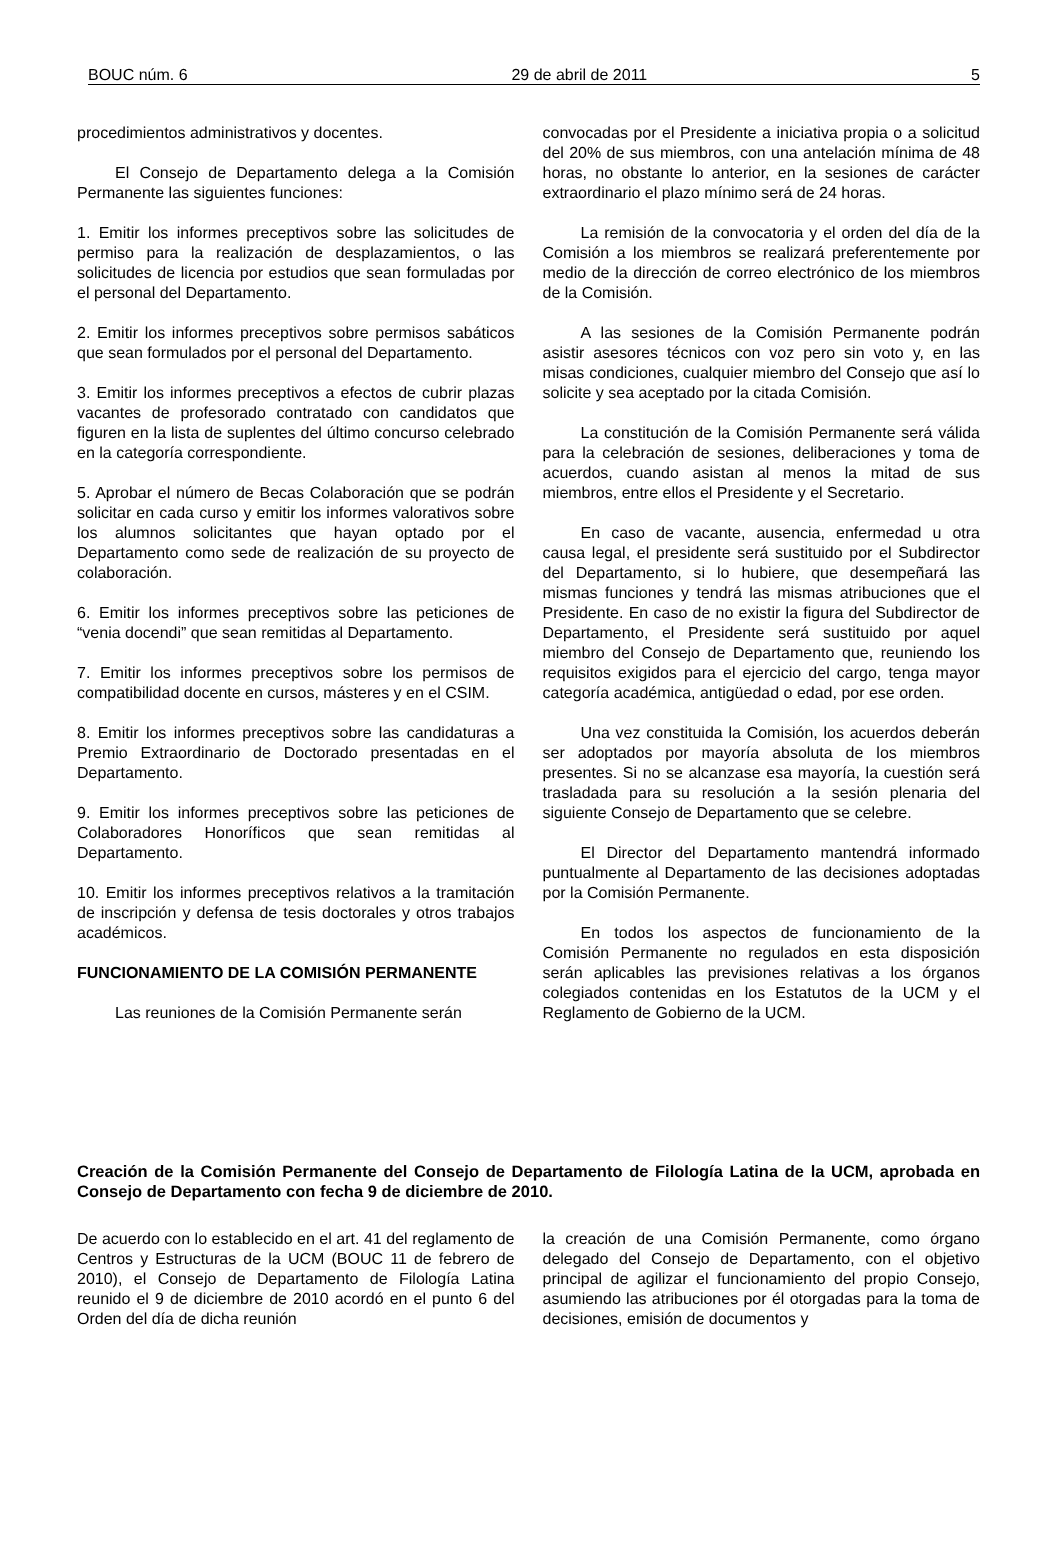BOUC núm. 6 29 de abril de 2011 5
procedimientos administrativos y docentes.
El Consejo de Departamento delega a la Comisión Permanente las siguientes funciones:
1. Emitir los informes preceptivos sobre las solicitudes de permiso para la realización de desplazamientos, o las solicitudes de licencia por estudios que sean formuladas por el personal del Departamento.
2. Emitir los informes preceptivos sobre permisos sabáticos que sean formulados por el personal del Departamento.
3. Emitir los informes preceptivos a efectos de cubrir plazas vacantes de profesorado contratado con candidatos que figuren en la lista de suplentes del último concurso celebrado en la categoría correspondiente.
5. Aprobar el número de Becas Colaboración que se podrán solicitar en cada curso y emitir los informes valorativos sobre los alumnos solicitantes que hayan optado por el Departamento como sede de realización de su proyecto de colaboración.
6. Emitir los informes preceptivos sobre las peticiones de “venia docendi” que sean remitidas al Departamento.
7. Emitir los informes preceptivos sobre los permisos de compatibilidad docente en cursos, másteres y en el CSIM.
8. Emitir los informes preceptivos sobre las candidaturas a Premio Extraordinario de Doctorado presentadas en el Departamento.
9. Emitir los informes preceptivos sobre las peticiones de Colaboradores Honoríficos que sean remitidas al Departamento.
10. Emitir los informes preceptivos relativos a la tramitación de inscripción y defensa de tesis doctorales y otros trabajos académicos.
FUNCIONAMIENTO DE LA COMISIÓN PERMANENTE
Las reuniones de la Comisión Permanente serán
convocadas por el Presidente a iniciativa propia o a solicitud del 20% de sus miembros, con una antelación mínima de 48 horas, no obstante lo anterior, en la sesiones de carácter extraordinario el plazo mínimo será de 24 horas.
La remisión de la convocatoria y el orden del día de la Comisión a los miembros se realizará preferentemente por medio de la dirección de correo electrónico de los miembros de la Comisión.
A las sesiones de la Comisión Permanente podrán asistir asesores técnicos con voz pero sin voto y, en las misas condiciones, cualquier miembro del Consejo que así lo solicite y sea aceptado por la citada Comisión.
La constitución de la Comisión Permanente será válida para la celebración de sesiones, deliberaciones y toma de acuerdos, cuando asistan al menos la mitad de sus miembros, entre ellos el Presidente y el Secretario.
En caso de vacante, ausencia, enfermedad u otra causa legal, el presidente será sustituido por el Subdirector del Departamento, si lo hubiere, que desempeñará las mismas funciones y tendrá las mismas atribuciones que el Presidente. En caso de no existir la figura del Subdirector de Departamento, el Presidente será sustituido por aquel miembro del Consejo de Departamento que, reuniendo los requisitos exigidos para el ejercicio del cargo, tenga mayor categoría académica, antigüedad o edad, por ese orden.
Una vez constituida la Comisión, los acuerdos deberán ser adoptados por mayoría absoluta de los miembros presentes. Si no se alcanzase esa mayoría, la cuestión será trasladada para su resolución a la sesión plenaria del siguiente Consejo de Departamento que se celebre.
El Director del Departamento mantendrá informado puntualmente al Departamento de las decisiones adoptadas por la Comisión Permanente.
En todos los aspectos de funcionamiento de la Comisión Permanente no regulados en esta disposición serán aplicables las previsiones relativas a los órganos colegiados contenidas en los Estatutos de la UCM y el Reglamento de Gobierno de la UCM.
Creación de la Comisión Permanente del Consejo de Departamento de Filología Latina de la UCM, aprobada en Consejo de Departamento con fecha 9 de diciembre de 2010.
De acuerdo con lo establecido en el art. 41 del reglamento de Centros y Estructuras de la UCM (BOUC 11 de febrero de 2010), el Consejo de Departamento de Filología Latina reunido el 9 de diciembre de 2010 acordó en el punto 6 del Orden del día de dicha reunión
la creación de una Comisión Permanente, como órgano delegado del Consejo de Departamento, con el objetivo principal de agilizar el funcionamiento del propio Consejo, asumiendo las atribuciones por él otorgadas para la toma de decisiones, emisión de documentos y